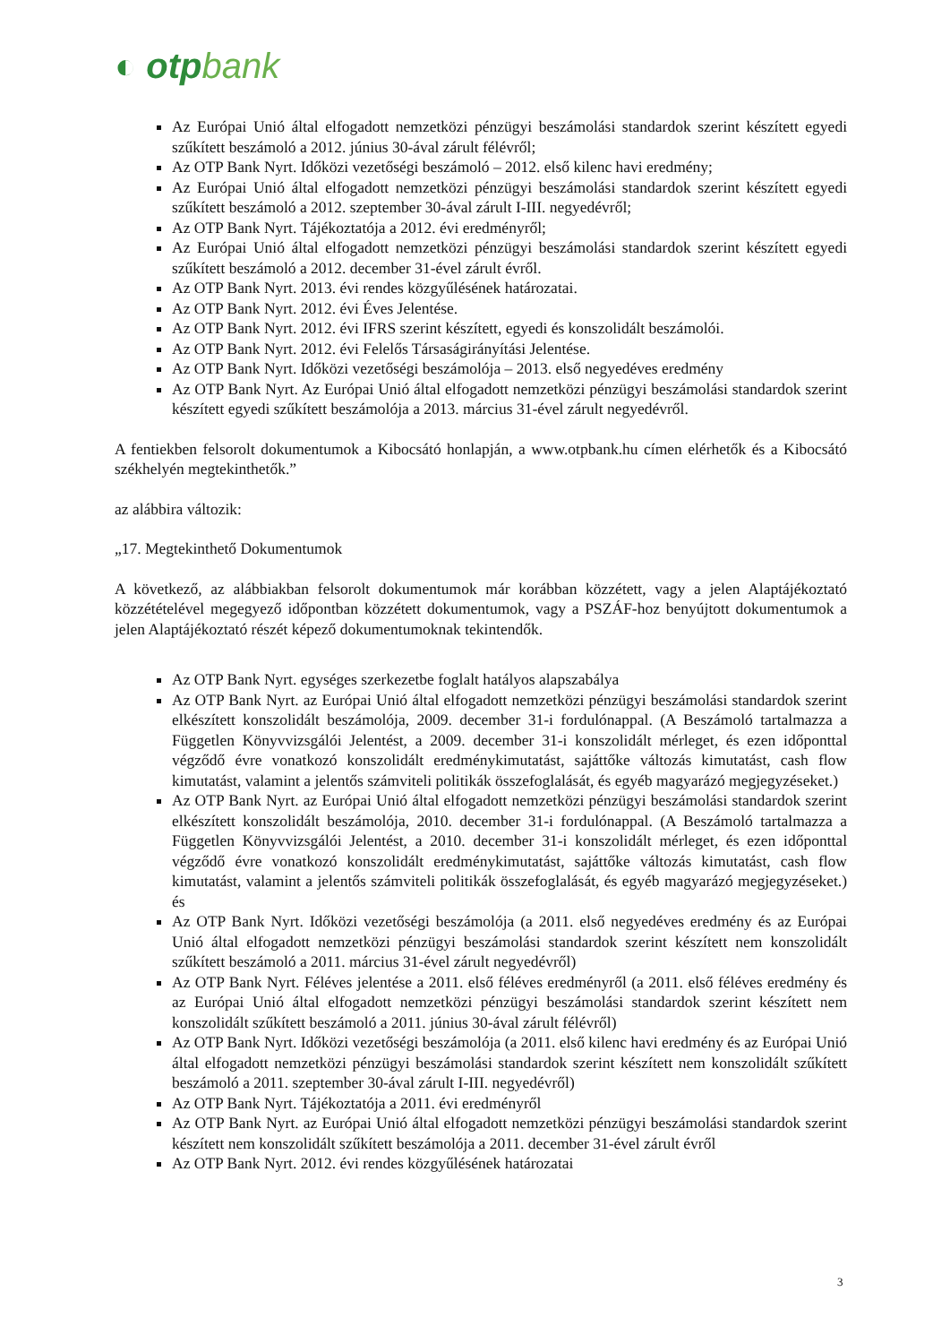◐ otpbank
Az Európai Unió által elfogadott nemzetközi pénzügyi beszámolási standardok szerint készített egyedi szűkített beszámoló a 2012. június 30-ával zárult félévről;
Az OTP Bank Nyrt. Időközi vezetőségi beszámoló – 2012. első kilenc havi eredmény;
Az Európai Unió által elfogadott nemzetközi pénzügyi beszámolási standardok szerint készített egyedi szűkített beszámoló a 2012. szeptember 30-ával zárult I-III. negyedévről;
Az OTP Bank Nyrt. Tájékoztatója a 2012. évi eredményről;
Az Európai Unió által elfogadott nemzetközi pénzügyi beszámolási standardok szerint készített egyedi szűkített beszámoló a 2012. december 31-ével zárult évről.
Az OTP Bank Nyrt. 2013. évi rendes közgyűlésének határozatai.
Az OTP Bank Nyrt. 2012. évi Éves Jelentése.
Az OTP Bank Nyrt. 2012. évi IFRS szerint készített, egyedi és konszolidált beszámolói.
Az OTP Bank Nyrt. 2012. évi Felelős Társaságirányítási Jelentése.
Az OTP Bank Nyrt. Időközi vezetőségi beszámolója – 2013. első negyedéves eredmény
Az OTP Bank Nyrt. Az Európai Unió által elfogadott nemzetközi pénzügyi beszámolási standardok szerint készített egyedi szűkített beszámolója a 2013. március 31-ével zárult negyedévről.
A fentiekben felsorolt dokumentumok a Kibocsátó honlapján, a www.otpbank.hu címen elérhetők és a Kibocsátó székhelyén megtekinthetők.”
az alábbira változik:
„17. Megtekinthető Dokumentumok
A következő, az alábbiakban felsorolt dokumentumok már korábban közzétett, vagy a jelen Alaptájékoztató közzétételével megegyező időpontban közzétett dokumentumok, vagy a PSZÁF-hoz benyújtott dokumentumok a jelen Alaptájékoztató részét képező dokumentumoknak tekintendők.
Az OTP Bank Nyrt. egységes szerkezetbe foglalt hatályos alapszabálya
Az OTP Bank Nyrt. az Európai Unió által elfogadott nemzetközi pénzügyi beszámolási standardok szerint elkészített konszolidált beszámolója, 2009. december 31-i fordulónappal. (A Beszámoló tartalmazza a Független Könyvvizsgálói Jelentést, a 2009. december 31-i konszolidált mérleget, és ezen időponttal végződő évre vonatkozó konszolidált eredménykimutatást, sajáttőke változás kimutatást, cash flow kimutatást, valamint a jelentős számviteli politikák összefoglalását, és egyéb magyarázó megjegyzéseket.)
Az OTP Bank Nyrt. az Európai Unió által elfogadott nemzetközi pénzügyi beszámolási standardok szerint elkészített konszolidált beszámolója, 2010. december 31-i fordulónappal. (A Beszámoló tartalmazza a Független Könyvvizsgálói Jelentést, a 2010. december 31-i konszolidált mérleget, és ezen időponttal végződő évre vonatkozó konszolidált eredménykimutatást, sajáttőke változás kimutatást, cash flow kimutatást, valamint a jelentős számviteli politikák összefoglalását, és egyéb magyarázó megjegyzéseket.) és
Az OTP Bank Nyrt. Időközi vezetőségi beszámolója (a 2011. első negyedéves eredmény és az Európai Unió által elfogadott nemzetközi pénzügyi beszámolási standardok szerint készített nem konszolidált szűkített beszámoló a 2011. március 31-ével zárult negyedévről)
Az OTP Bank Nyrt. Féléves jelentése a 2011. első féléves eredményről (a 2011. első féléves eredmény és az Európai Unió által elfogadott nemzetközi pénzügyi beszámolási standardok szerint készített nem konszolidált szűkített beszámoló a 2011. június 30-ával zárult félévről)
Az OTP Bank Nyrt. Időközi vezetőségi beszámolója (a 2011. első kilenc havi eredmény és az Európai Unió által elfogadott nemzetközi pénzügyi beszámolási standardok szerint készített nem konszolidált szűkített beszámoló a 2011. szeptember 30-ával zárult I-III. negyedévről)
Az OTP Bank Nyrt. Tájékoztatója a 2011. évi eredményről
Az OTP Bank Nyrt. az Európai Unió által elfogadott nemzetközi pénzügyi beszámolási standardok szerint készített nem konszolidált szűkített beszámolója a 2011. december 31-ével zárult évről
Az OTP Bank Nyrt. 2012. évi rendes közgyűlésének határozatai
3